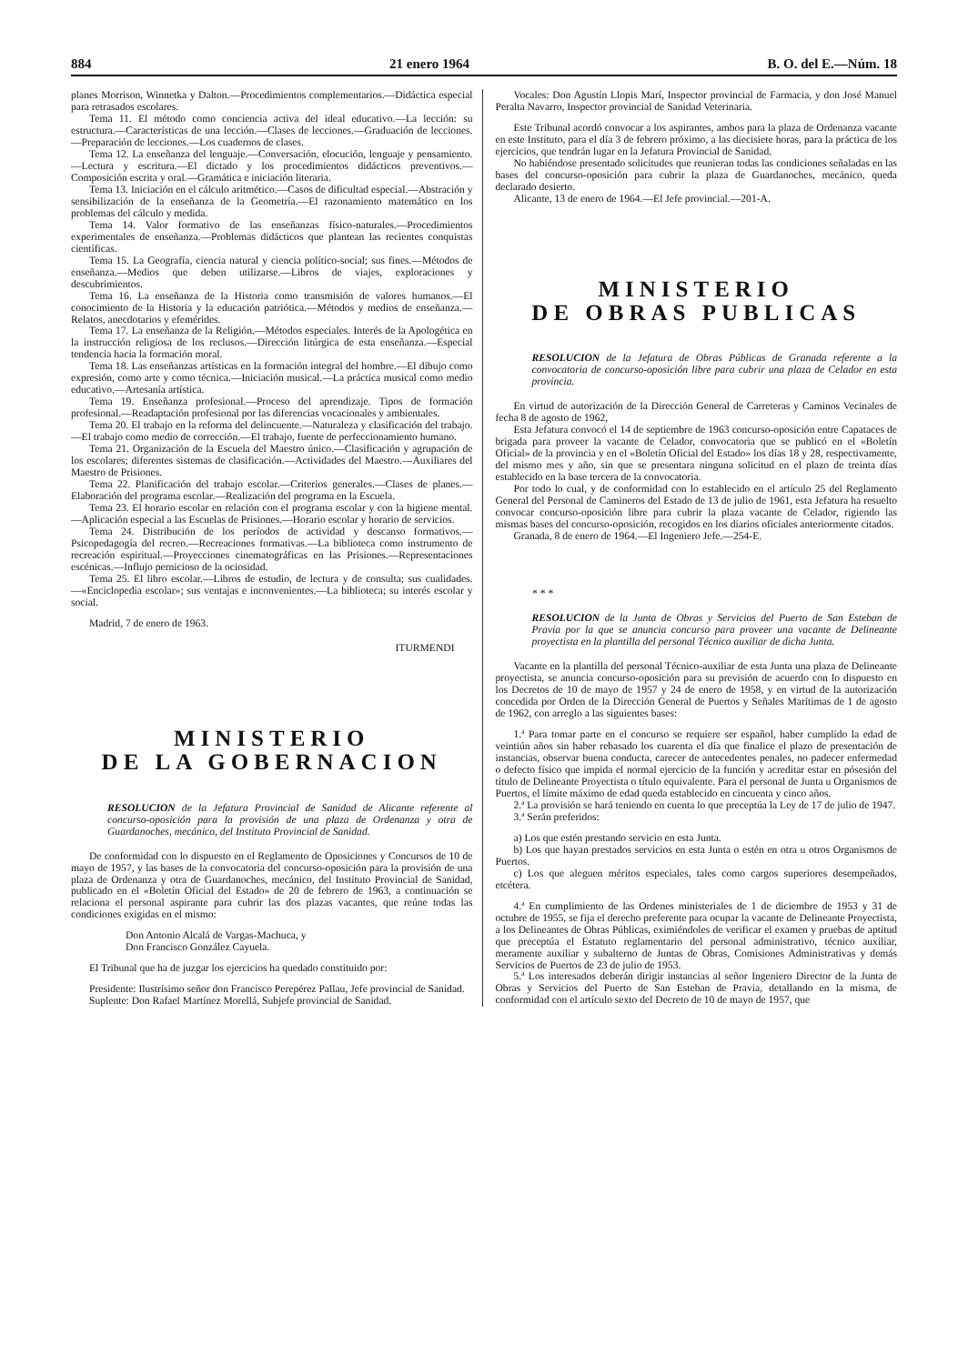884 21 enero 1964 B. O. del E.—Núm. 18
planes Morrison, Winnetka y Dalton.—Procedimientos complementarios.—Didáctica especial para retrasados escolares.
Tema 11. El método como conciencia activa del ideal educativo.—La lección: su estructura.—Características de una lección.—Clases de lecciones.—Graduación de lecciones.—Preparación de lecciones.—Los cuadernos de clases.
Tema 12. La enseñanza del lenguaje.—Conversación, elocución, lenguaje y pensamiento.—Lectura y escritura.—El dictado y los procedimientos didácticos preventivos.—Composición escrita y oral.—Gramática e iniciación literaria.
Tema 13. Iniciación en el cálculo aritmético.—Casos de dificultad especial.—Abstración y sensibilización de la enseñanza de la Geometría.—El razonamiento matemático en los problemas del cálculo y medida.
Tema 14. Valor formativo de las enseñanzas físico-naturales.—Procedimientos experimentales de enseñanza.—Problemas didácticos que plantean las recientes conquistas científicas.
Tema 15. La Geografía, ciencia natural y ciencia político-social; sus fines.—Métodos de enseñanza.—Medios que deben utilizarse.—Libros de viajes, exploraciones y descubrimientos.
Tema 16. La enseñanza de la Historia como transmisión de valores humanos.—El conocimiento de la Historia y la educación patriótica.—Métodos y medios de enseñanza.—Relatos, anecdotarios y efemérides.
Tema 17. La enseñanza de la Religión.—Métodos especiales. Interés de la Apologética en la instrucción religiosa de los reclusos.—Dirección litúrgica de esta enseñanza.—Especial tendencia hacia la formación moral.
Tema 18. Las enseñanzas artísticas en la formación integral del hombre.—El dibujo como expresión, como arte y como técnica.—Iniciación musical.—La práctica musical como medio educativo.—Artesanía artística.
Tema 19. Enseñanza profesional.—Proceso del aprendizaje. Tipos de formación profesional.—Readaptación profesional por las diferencias vocacionales y ambientales.
Tema 20. El trabajo en la reforma del delincuente.—Naturaleza y clasificación del trabajo.—El trabajo como medio de corrección.—El trabajo, fuente de perfeccionamiento humano.
Tema 21. Organización de la Escuela del Maestro único.—Clasificación y agrupación de los escolares; diferentes sistemas de clasificación.—Actividades del Maestro.—Auxiliares del Maestro de Prisiones.
Tema 22. Planificación del trabajo escolar.—Criterios generales.—Clases de planes.—Elaboración del programa escolar.—Realización del programa en la Escuela.
Tema 23. El horario escolar en relación con el programa escolar y con la higiene mental.—Aplicación especial a las Escuelas de Prisiones.—Horario escolar y horario de servicios.
Tema 24. Distribución de los períodos de actividad y descanso formativos.—Psicopedagogía del recreo.—Recreaciones formativas.—La biblioteca como instrumento de recreación espiritual.—Proyecciones cinematográficas en las Prisiones.—Representaciones escénicas.—Influjo pernicioso de la ociosidad.
Tema 25. El libro escolar.—Libros de estudio, de lectura y de consulta; sus cualidades.—«Enciclopedia escolar»; sus ventajas e inconvenientes.—La biblioteca; su interés escolar y social.
Madrid, 7 de enero de 1963.
ITURMENDI
MINISTERIO
DE LA GOBERNACION
RESOLUCION de la Jefatura Provincial de Sanidad de Alicante referente al concurso-oposición para la provisión de una plaza de Ordenanza y otra de Guardanoches, mecánico, del Instituto Provincial de Sanidad.
De conformidad con lo dispuesto en el Reglamento de Oposiciones y Concursos de 10 de mayo de 1957, y las bases de la convocatoria del concurso-oposición para la provisión de una plaza de Ordenanza y otra de Guardanoches, mecánico, del Instituto Provincial de Sanidad, publicado en el «Boletín Oficial del Estado» de 20 de febrero de 1963, a continuación se relaciona el personal aspirante para cubrir las dos plazas vacantes, que reúne todas las condiciones exigidas en el mismo:
Don Antonio Alcalá de Vargas-Machuca, y
Don Francisco González Cayuela.
El Tribunal que ha de juzgar los ejercicios ha quedado constituido por:
Presidente: Ilustrísimo señor don Francisco Perepérez Pallau, Jefe provincial de Sanidad.
Suplente: Don Rafael Martínez Morellá, Subjefe provincial de Sanidad.
Vocales: Don Agustín Llopis Marí, Inspector provincial de Farmacia, y don José Manuel Peralta Navarro, Inspector provincial de Sanidad Veterinaria.
Este Tribunal acordó convocar a los aspirantes, ambos para la plaza de Ordenanza vacante en este Instituto, para el día 3 de febrero próximo, a las diecisiete horas, para la práctica de los ejercicios, que tendrán lugar en la Jefatura Provincial de Sanidad.
No habiéndose presentado solicitudes que reunieran todas las condiciones señaladas en las bases del concurso-oposición para cubrir la plaza de Guardanoches, mecánico, queda declarado desierto.
Alicante, 13 de enero de 1964.—El Jefe provincial.—201-A.
MINISTERIO
DE OBRAS PUBLICAS
RESOLUCION de la Jefatura de Obras Públicas de Granada referente a la convocatoria de concurso-oposición libre para cubrir una plaza de Celador en esta provincia.
En virtud de autorización de la Dirección General de Carreteras y Caminos Vecinales de fecha 8 de agosto de 1962,
Esta Jefatura convocó el 14 de septiembre de 1963 concurso-oposición entre Capataces de brigada para proveer la vacante de Celador, convocatoria que se publicó en el «Boletín Oficial» de la provincia y en el «Boletín Oficial del Estado» los días 18 y 28, respectivamente, del mismo mes y año, sin que se presentara ninguna solicitud en el plazo de treinta días establecido en la base tercera de la convocatoria.
Por todo lo cual, y de conformidad con lo establecido en el artículo 25 del Reglamento General del Personal de Camineros del Estado de 13 de julio de 1961, esta Jefatura ha resuelto convocar concurso-oposición libre para cubrir la plaza vacante de Celador, rigiendo las mismas bases del concurso-oposición, recogidos en los diarios oficiales anteriormente citados.
Granada, 8 de enero de 1964.—El Ingeniero Jefe.—254-E.
* * *
RESOLUCION de la Junta de Obras y Servicios del Puerto de San Esteban de Pravia por la que se anuncia concurso para proveer una vacante de Delineante proyectista en la plantilla del personal Técnico auxiliar de dicha Junta.
Vacante en la plantilla del personal Técnico-auxiliar de esta Junta una plaza de Delineante proyectista, se anuncia concurso-oposición para su previsión de acuerdo con lo dispuesto en los Decretos de 10 de mayo de 1957 y 24 de enero de 1958, y en virtud de la autorización concedida por Orden de la Dirección General de Puertos y Señales Marítimas de 1 de agosto de 1962, con arreglo a las siguientes bases:
1.ª Para tomar parte en el concurso se requiere ser español, haber cumplido la edad de veintiún años sin haber rebasado los cuarenta el día que finalice el plazo de presentación de instancias, observar buena conducta, carecer de antecedentes penales, no padecer enfermedad o defecto físico que impida el normal ejercicio de la función y acreditar estar en pósesión del título de Delineante Proyectista o título equivalente. Para el personal de Junta u Organismos de Puertos, el límite máximo de edad queda establecido en cincuenta y cinco años.
2.ª La provisión se hará teniendo en cuenta lo que preceptúa la Ley de 17 de julio de 1947.
3.ª Serán preferidos:
a) Los que estén prestando servicio en esta Junta.
b) Los que hayan prestados servicios en esta Junta o estén en otra u otros Organismos de Puertos.
c) Los que aleguen méritos especiales, tales como cargos superiores desempeñados, etcétera.
4.ª En cumplimiento de las Ordenes ministeriales de 1 de diciembre de 1953 y 31 de octubre de 1955, se fija el derecho preferente para ocupar la vacante de Delineante Proyectista, a los Delineantes de Obras Públicas, eximiéndoles de verificar el examen y pruebas de aptitud que preceptúa el Estatuto reglamentario del personal administrativo, técnico auxiliar, meramente auxiliar y subalterno de Juntas de Obras, Comisiones Administrativas y demás Servicios de Puertos de 23 de julio de 1953.
5.ª Los interesados deberán dirigir instancias al señor Ingeniero Director de la Junta de Obras y Servicios del Puerto de San Esteban de Pravia, detallando en la misma, de conformidad con el artículo sexto del Decreto de 10 de mayo de 1957, que